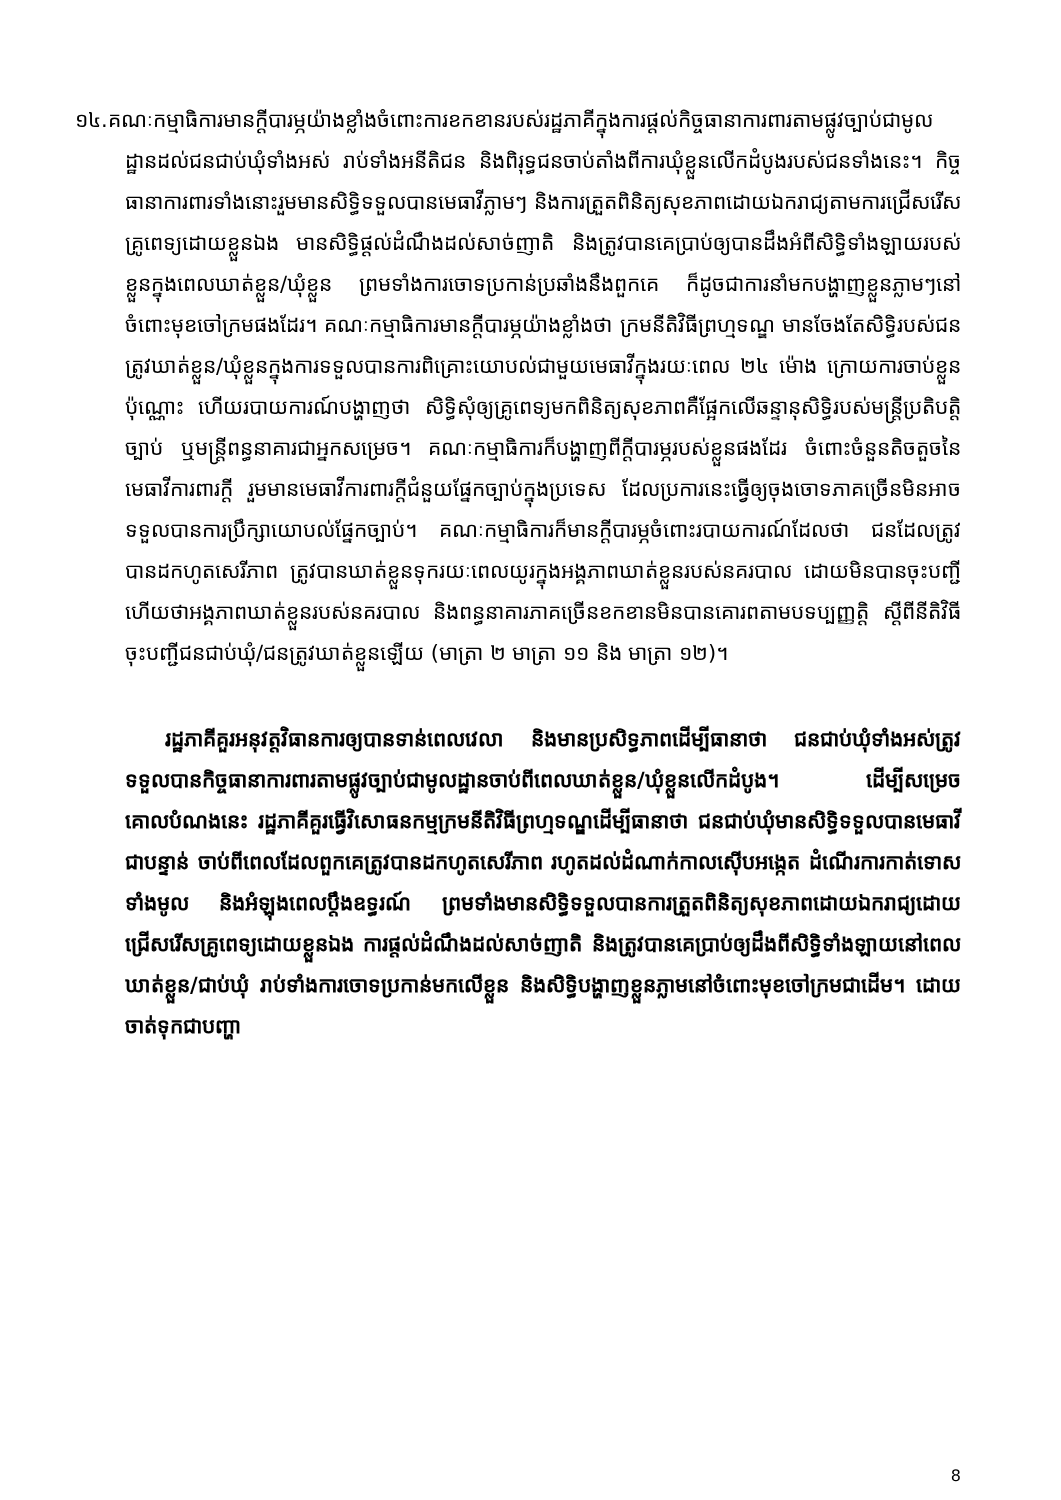១៤.គណៈកម្មាធិការមានក្ដីបារម្ភយ៉ាងខ្លាំងចំពោះការខកខានរបស់រដ្ឋភាគីក្នុងការផ្ដល់កិច្ចធានាការពារតាមផ្លូវច្បាប់ជាមូលដ្ឋានដល់ជនជាប់ឃុំទាំងអស់ រាប់ទាំងអនីតិជន និងពិរុទ្ធជនចាប់តាំងពីការឃុំខ្លួនលើកដំបូងរបស់ជនទាំងនេះ។ កិច្ចធានាការពារទាំងនោះរួមមានសិទ្ធិទទួលបានមេធាវីភ្លាមៗ និងការត្រួតពិនិត្យសុខភាពដោយឯករាជ្យតាមការជ្រើសរើសគ្រូពេទ្យដោយខ្លួនឯង មានសិទ្ធិផ្ដល់ដំណឹងដល់សាច់ញាតិ និងត្រូវបានគេប្រាប់ឲ្យបានដឹងអំពីសិទ្ធិទាំងឡាយរបស់ខ្លួនក្នុងពេលឃាត់ខ្លួន/ឃុំខ្លួន ព្រមទាំងការចោទប្រកាន់ប្រឆាំងនឹងពួកគេ ក៏ដូចជាការនាំមកបង្ហាញខ្លួនភ្លាមៗនៅចំពោះមុខចៅក្រមផងដែរ។ គណៈកម្មាធិការមានក្ដីបារម្ភយ៉ាងខ្លាំងថា ក្រមនីតិវិធីព្រហ្មទណ្ឌ មានចែងតែសិទ្ធិរបស់ជនត្រូវឃាត់ខ្លួន/ឃុំខ្លួនក្នុងការទទួលបានការពិគ្រោះយោបល់ជាមួយមេធាវីក្នុងរយៈពេល ២៤ ម៉ោង ក្រោយការចាប់ខ្លួនប៉ុណ្ណោះ ហើយរបាយការណ៍បង្ហាញថា សិទ្ធិសុំឲ្យគ្រូពេទ្យមកពិនិត្យសុខភាពគឺផ្អែកលើឆន្ទានុសិទ្ធិរបស់មន្ត្រីប្រតិបត្តិច្បាប់ ឬមន្ត្រីពន្ធនាគារជាអ្នកសម្រេច។ គណៈកម្មាធិការក៏បង្ហាញពីក្ដីបារម្ភរបស់ខ្លួនផងដែរ ចំពោះចំនួនតិចតួចនៃមេធាវីការពារក្ដី រួមមានមេធាវីការពារក្ដីជំនួយផ្នែកច្បាប់ក្នុងប្រទេស ដែលប្រការនេះធ្វើឲ្យចុងចោទភាគច្រើនមិនអាចទទួលបានការប្រឹក្សាយោបល់ផ្នែកច្បាប់។ គណៈកម្មាធិការក៏មានក្ដីបារម្ភចំពោះរបាយការណ៍ដែលថា ជនដែលត្រូវបានដកហូតសេរីភាព ត្រូវបានឃាត់ខ្លួនទុករយៈពេលយូរក្នុងអង្គភាពឃាត់ខ្លួនរបស់នគរបាល ដោយមិនបានចុះបញ្ជី ហើយថាអង្គភាពឃាត់ខ្លួនរបស់នគរបាល និងពន្ធនាគារភាគច្រើនខកខានមិនបានគោរពតាមបទប្បញ្ញត្តិ ស្ដីពីនីតិវិធីចុះបញ្ជីជនជាប់ឃុំ/ជនត្រូវឃាត់ខ្លួនឡើយ (មាត្រា ២ មាត្រា ១១ និង មាត្រា ១២)។
រដ្ឋភាគីគួរអនុវត្តវិធានការឲ្យបានទាន់ពេលវេលា និងមានប្រសិទ្ធភាពដើម្បីធានាថា ជនជាប់ឃុំទាំងអស់ត្រូវទទួលបានកិច្ចធានាការពារតាមផ្លូវច្បាប់ជាមូលដ្ឋានចាប់ពីពេលឃាត់ខ្លួន/ឃុំខ្លួនលើកដំបូង។ ដើម្បីសម្រេចគោលបំណងនេះ រដ្ឋភាគីគួរធ្វើវិសោធនកម្មក្រមនីតិវិធីព្រហ្មទណ្ឌដើម្បីធានាថា ជនជាប់ឃុំមានសិទ្ធិទទួលបានមេធាវីជាបន្ទាន់ ចាប់ពីពេលដែលពួកគេត្រូវបានដកហូតសេរីភាព រហូតដល់ដំណាក់កាលស៊ើបអង្កេត ដំណើរការកាត់ទោសទាំងមូល និងអំឡុងពេលប្ដឹងឧទ្ធរណ៍ ព្រមទាំងមានសិទ្ធិទទួលបានការត្រួតពិនិត្យសុខភាពដោយឯករាជ្យដោយជ្រើសរើសគ្រូពេទ្យដោយខ្លួនឯង ការផ្ដល់ដំណឹងដល់សាច់ញាតិ និងត្រូវបានគេប្រាប់ឲ្យដឹងពីសិទ្ធិទាំងឡាយនៅពេលឃាត់ខ្លួន/ជាប់ឃុំ រាប់ទាំងការចោទប្រកាន់មកលើខ្លួន និងសិទ្ធិបង្ហាញខ្លួនភ្លាមនៅចំពោះមុខចៅក្រមជាដើម។ ដោយចាត់ទុកជាបញ្ហា
8